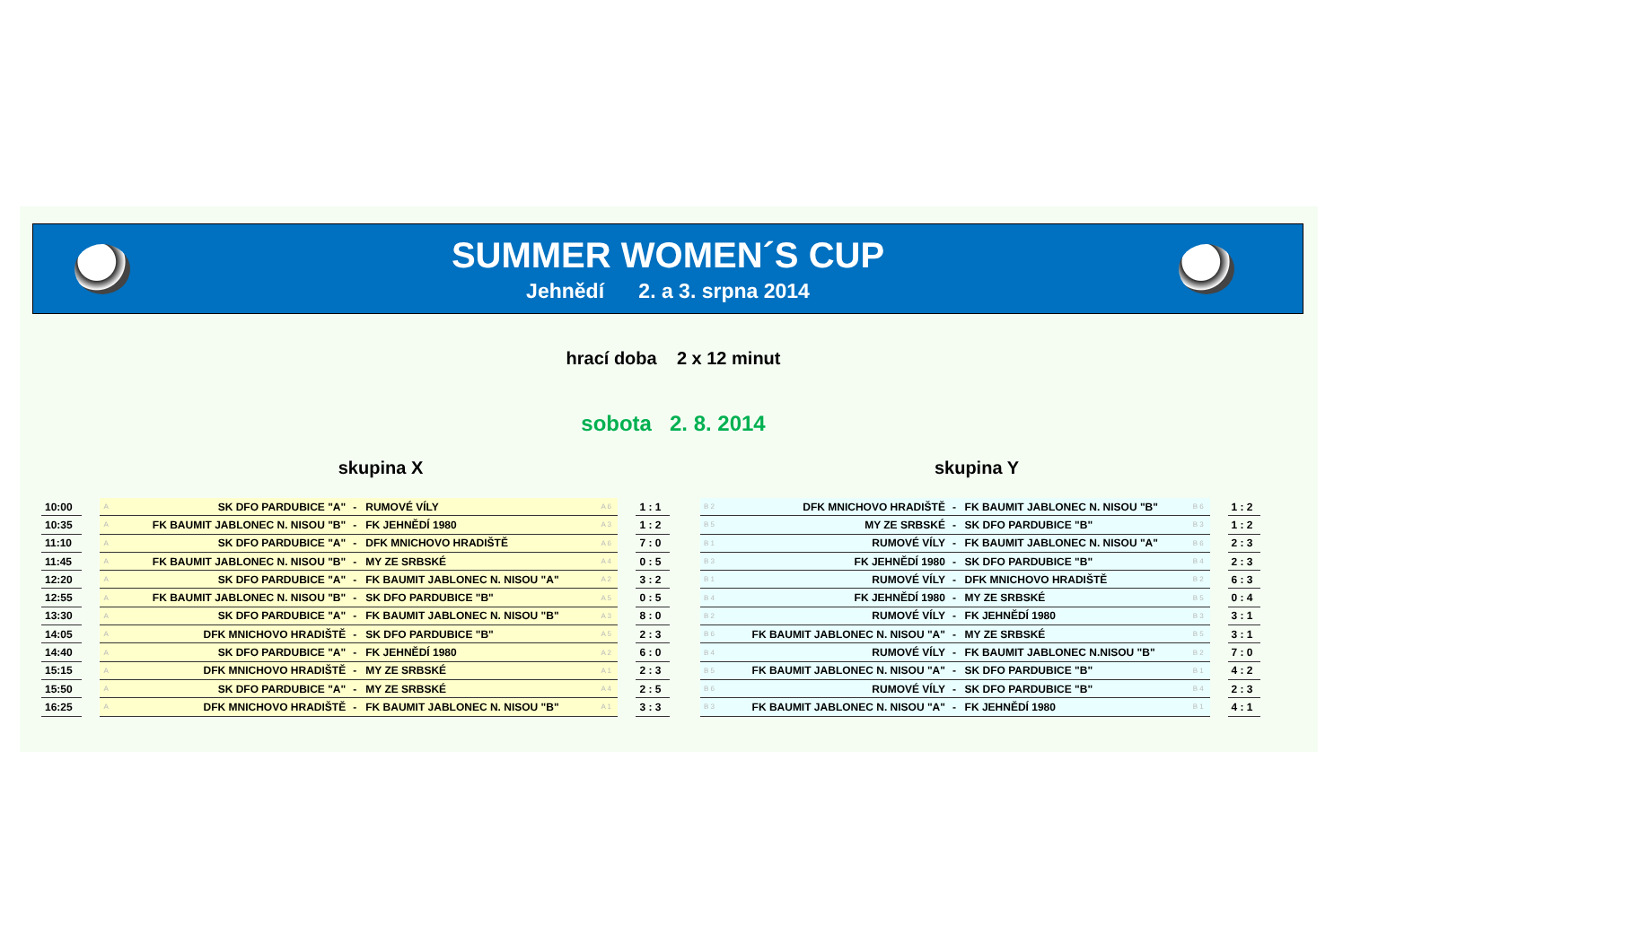SUMMER WOMEN´S CUP
Jehnědí 2. a 3. srpna 2014
hrací doba 2 x 12 minut
sobota 2. 8. 2014
skupina X skupina Y
| 10:00 | | A | SK DFO PARDUBICE "A" | - | RUMOVÉ VÍLY | A 6 | | 1 : 1 |
| 10:35 | | A | FK BAUMIT JABLONEC N. NISOU "B" | - | FK JEHNĚDÍ 1980 | A 3 | | 1 : 2 |
| 11:10 | | A | SK DFO PARDUBICE "A" | - | DFK MNICHOVO HRADIŠTĚ | A 6 | | 7 : 0 |
| 11:45 | | A | FK BAUMIT JABLONEC N. NISOU "B" | - | MY ZE SRBSKÉ | A 4 | | 0 : 5 |
| 12:20 | | A | SK DFO PARDUBICE "A" | - | FK BAUMIT JABLONEC N. NISOU "A" | A 2 | | 3 : 2 |
| 12:55 | | A | FK BAUMIT JABLONEC N. NISOU "B" | - | SK DFO PARDUBICE "B" | A 5 | | 0 : 5 |
| 13:30 | | A | SK DFO PARDUBICE "A" | - | FK BAUMIT JABLONEC N. NISOU "B" | A 3 | | 8 : 0 |
| 14:05 | | A | DFK MNICHOVO HRADIŠTĚ | - | SK DFO PARDUBICE "B" | A 5 | | 2 : 3 |
| 14:40 | | A | SK DFO PARDUBICE "A" | - | FK JEHNĚDÍ 1980 | A 2 | | 6 : 0 |
| 15:15 | | A | DFK MNICHOVO HRADIŠTĚ | - | MY ZE SRBSKÉ | A 1 | | 2 : 3 |
| 15:50 | | A | SK DFO PARDUBICE "A" | - | MY ZE SRBSKÉ | A 4 | | 2 : 5 |
| 16:25 | | A | DFK MNICHOVO HRADIŠTĚ | - | FK BAUMIT JABLONEC N. NISOU "B" | A 1 | | 3 : 3 |
| B 2 | DFK MNICHOVO HRADIŠTĚ | - | FK BAUMIT JABLONEC N. NISOU "B" | B 6 | | 1 : 2 |
| B 5 | MY ZE SRBSKÉ | - | SK DFO PARDUBICE "B" | B 3 | | 1 : 2 |
| B 1 | RUMOVÉ VÍLY | - | FK BAUMIT JABLONEC N. NISOU "A" | B 6 | | 2 : 3 |
| B 3 | FK JEHNĚDÍ 1980 | - | SK DFO PARDUBICE "B" | B 4 | | 2 : 3 |
| B 1 | RUMOVÉ VÍLY | - | DFK MNICHOVO HRADIŠTĚ | B 2 | | 6 : 3 |
| B 4 | FK JEHNĚDÍ 1980 | - | MY ZE SRBSKÉ | B 5 | | 0 : 4 |
| B 2 | RUMOVÉ VÍLY | - | FK JEHNĚDÍ 1980 | B 3 | | 3 : 1 |
| B 6 | FK BAUMIT JABLONEC N. NISOU "A" | - | MY ZE SRBSKÉ | B 5 | | 3 : 1 |
| B 4 | RUMOVÉ VÍLY | - | FK BAUMIT JABLONEC N.NISOU "B" | B 2 | | 7 : 0 |
| B 5 | FK BAUMIT JABLONEC N. NISOU "A" | - | SK DFO PARDUBICE "B" | B 1 | | 4 : 2 |
| B 6 | RUMOVÉ VÍLY | - | SK DFO PARDUBICE "B" | B 4 | | 2 : 3 |
| B 3 | FK BAUMIT JABLONEC N. NISOU "A" | - | FK JEHNĚDÍ 1980 | B 1 | | 4 : 1 |